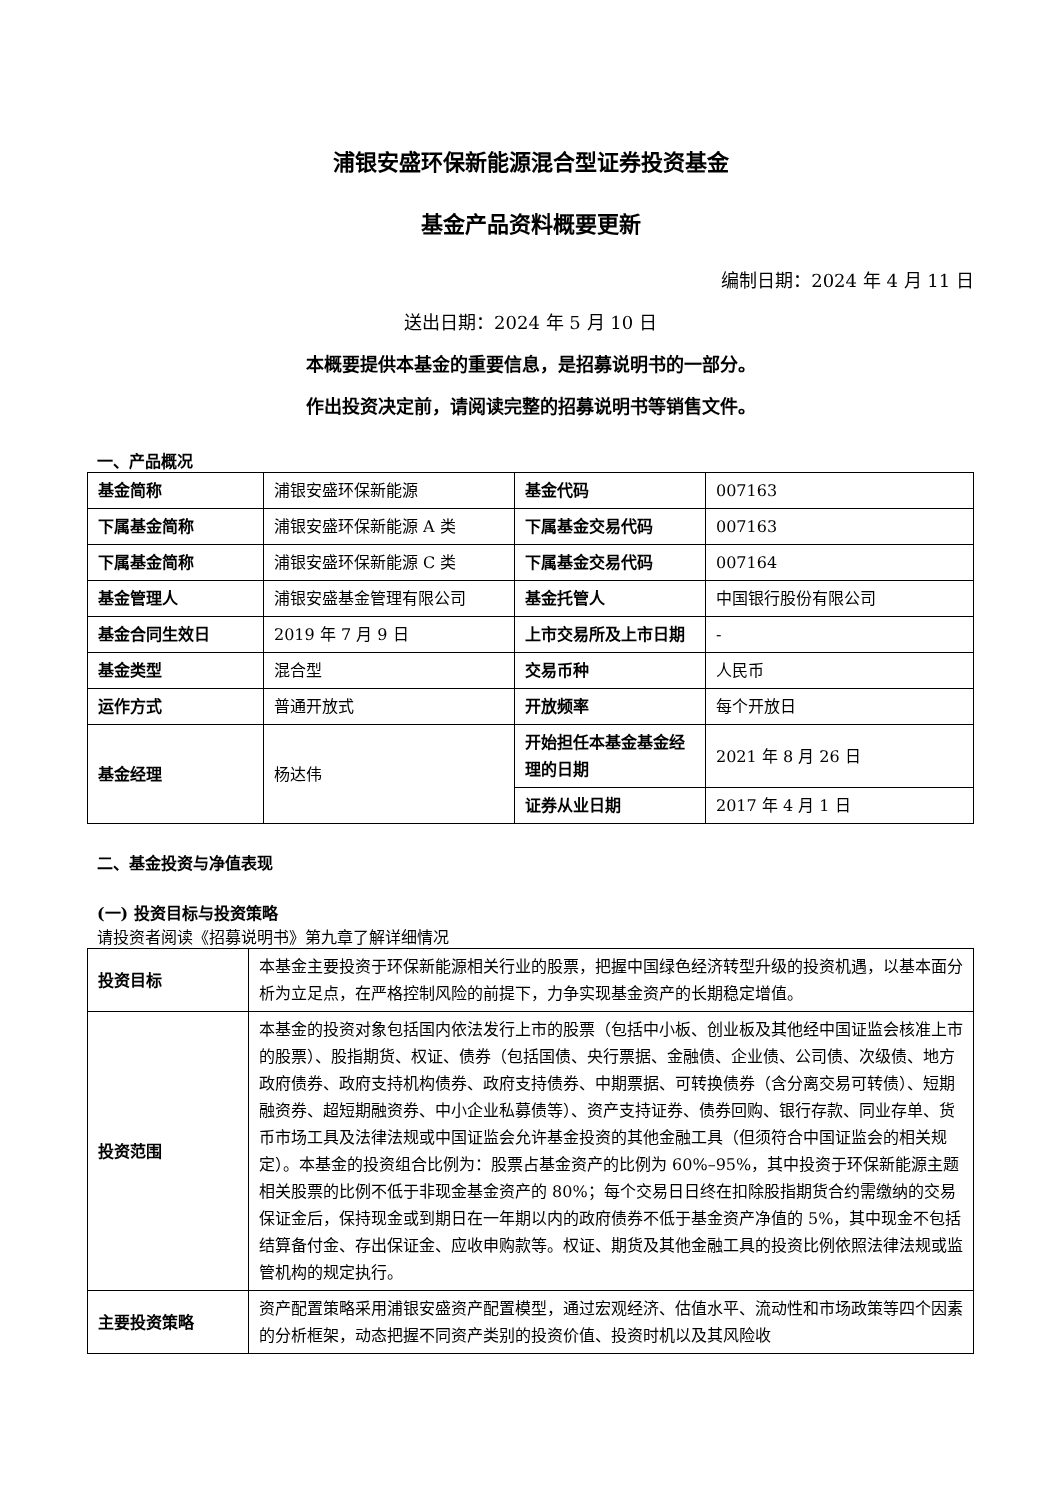浦银安盛环保新能源混合型证券投资基金
基金产品资料概要更新
编制日期：2024 年 4 月 11 日
送出日期：2024 年 5 月 10 日
本概要提供本基金的重要信息，是招募说明书的一部分。
作出投资决定前，请阅读完整的招募说明书等销售文件。
一、产品概况
| 基金简称 | 浦银安盛环保新能源 | 基金代码 | 007163 |
| 下属基金简称 | 浦银安盛环保新能源 A 类 | 下属基金交易代码 | 007163 |
| 下属基金简称 | 浦银安盛环保新能源 C 类 | 下属基金交易代码 | 007164 |
| 基金管理人 | 浦银安盛基金管理有限公司 | 基金托管人 | 中国银行股份有限公司 |
| 基金合同生效日 | 2019 年 7 月 9 日 | 上市交易所及上市日期 | - |
| 基金类型 | 混合型 | 交易币种 | 人民币 |
| 运作方式 | 普通开放式 | 开放频率 | 每个开放日 |
| 基金经理 | 杨达伟 | 开始担任本基金基金经理的日期 | 2021 年 8 月 26 日 |
| | | 证券从业日期 | 2017 年 4 月 1 日 |
二、基金投资与净值表现
(一) 投资目标与投资策略
请投资者阅读《招募说明书》第九章了解详细情况
| 投资目标 | 本基金主要投资于环保新能源相关行业的股票，把握中国绿色经济转型升级的投资机遇，以基本面分析为立足点，在严格控制风险的前提下，力争实现基金资产的长期稳定增值。 |
| 投资范围 | 本基金的投资对象包括国内依法发行上市的股票（包括中小板、创业板及其他经中国证监会核准上市的股票）、股指期货、权证、债券（包括国债、央行票据、金融债、企业债、公司债、次级债、地方政府债券、政府支持机构债券、政府支持债券、中期票据、可转换债券（含分离交易可转债）、短期融资券、超短期融资券、中小企业私募债等）、资产支持证券、债券回购、银行存款、同业存单、货币市场工具及法律法规或中国证监会允许基金投资的其他金融工具（但须符合中国证监会的相关规定）。本基金的投资组合比例为：股票占基金资产的比例为 60%–95%，其中投资于环保新能源主题相关股票的比例不低于非现金基金资产的 80%；每个交易日日终在扣除股指期货合约需缴纳的交易保证金后，保持现金或到期日在一年期以内的政府债券不低于基金资产净值的 5%，其中现金不包括结算备付金、存出保证金、应收申购款等。权证、期货及其他金融工具的投资比例依照法律法规或监管机构的规定执行。 |
| 主要投资策略 | 资产配置策略采用浦银安盛资产配置模型，通过宏观经济、估值水平、流动性和市场政策等四个因素的分析框架，动态把握不同资产类别的投资价值、投资时机以及其风险收 |